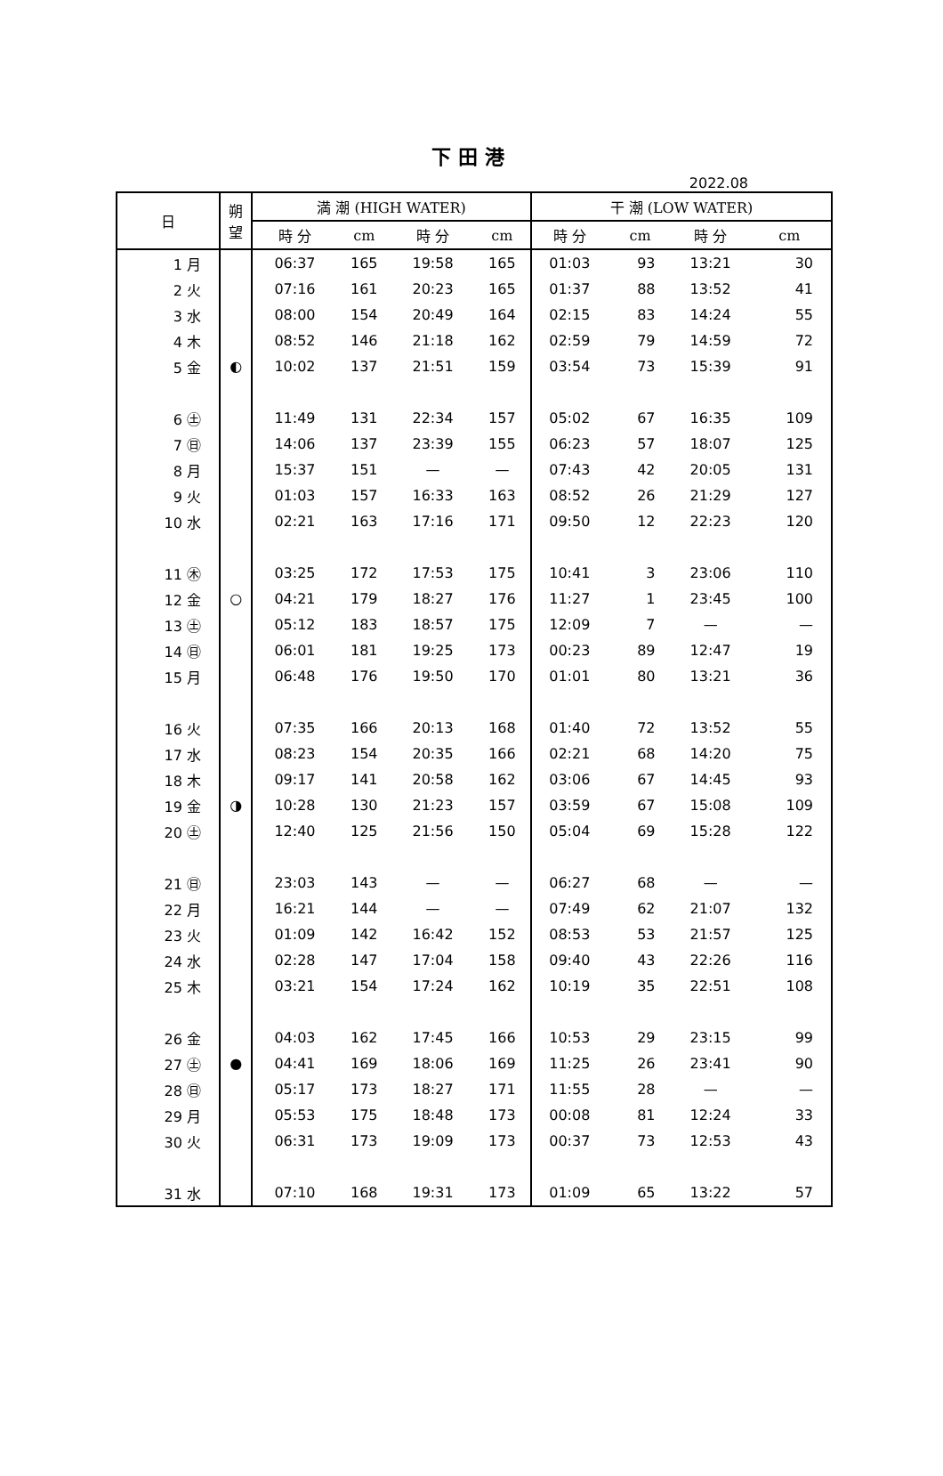下田港
2022.08
| 日 | 朔 望 | 満 潮 (HIGH WATER) | | | | 干 潮 (LOW WATER) | | | |
| --- | --- | --- | --- | --- | --- | --- | --- | --- | --- |
| | | 時 分 | cm | 時 分 | cm | 時 分 | cm | 時 分 | cm |
| 1 月 | | 06:37 | 165 | 19:58 | 165 | 01:03 | 93 | 13:21 | 30 |
| 2 火 | | 07:16 | 161 | 20:23 | 165 | 01:37 | 88 | 13:52 | 41 |
| 3 水 | | 08:00 | 154 | 20:49 | 164 | 02:15 | 83 | 14:24 | 55 |
| 4 木 | | 08:52 | 146 | 21:18 | 162 | 02:59 | 79 | 14:59 | 72 |
| 5 金 | ◐ | 10:02 | 137 | 21:51 | 159 | 03:54 | 73 | 15:39 | 91 |
| 6 ㊏ | | 11:49 | 131 | 22:34 | 157 | 05:02 | 67 | 16:35 | 109 |
| 7 ㊐ | | 14:06 | 137 | 23:39 | 155 | 06:23 | 57 | 18:07 | 125 |
| 8 月 | | 15:37 | 151 | — | — | 07:43 | 42 | 20:05 | 131 |
| 9 火 | | 01:03 | 157 | 16:33 | 163 | 08:52 | 26 | 21:29 | 127 |
| 10 水 | | 02:21 | 163 | 17:16 | 171 | 09:50 | 12 | 22:23 | 120 |
| 11 ㊍ | | 03:25 | 172 | 17:53 | 175 | 10:41 | 3 | 23:06 | 110 |
| 12 金 | ○ | 04:21 | 179 | 18:27 | 176 | 11:27 | 1 | 23:45 | 100 |
| 13 ㊏ | | 05:12 | 183 | 18:57 | 175 | 12:09 | 7 | — | — |
| 14 ㊐ | | 06:01 | 181 | 19:25 | 173 | 00:23 | 89 | 12:47 | 19 |
| 15 月 | | 06:48 | 176 | 19:50 | 170 | 01:01 | 80 | 13:21 | 36 |
| 16 火 | | 07:35 | 166 | 20:13 | 168 | 01:40 | 72 | 13:52 | 55 |
| 17 水 | | 08:23 | 154 | 20:35 | 166 | 02:21 | 68 | 14:20 | 75 |
| 18 木 | | 09:17 | 141 | 20:58 | 162 | 03:06 | 67 | 14:45 | 93 |
| 19 金 | ◑ | 10:28 | 130 | 21:23 | 157 | 03:59 | 67 | 15:08 | 109 |
| 20 ㊏ | | 12:40 | 125 | 21:56 | 150 | 05:04 | 69 | 15:28 | 122 |
| 21 ㊐ | | 23:03 | 143 | — | — | 06:27 | 68 | — | — |
| 22 月 | | 16:21 | 144 | — | — | 07:49 | 62 | 21:07 | 132 |
| 23 火 | | 01:09 | 142 | 16:42 | 152 | 08:53 | 53 | 21:57 | 125 |
| 24 水 | | 02:28 | 147 | 17:04 | 158 | 09:40 | 43 | 22:26 | 116 |
| 25 木 | | 03:21 | 154 | 17:24 | 162 | 10:19 | 35 | 22:51 | 108 |
| 26 金 | | 04:03 | 162 | 17:45 | 166 | 10:53 | 29 | 23:15 | 99 |
| 27 ㊏ | ● | 04:41 | 169 | 18:06 | 169 | 11:25 | 26 | 23:41 | 90 |
| 28 ㊐ | | 05:17 | 173 | 18:27 | 171 | 11:55 | 28 | — | — |
| 29 月 | | 05:53 | 175 | 18:48 | 173 | 00:08 | 81 | 12:24 | 33 |
| 30 火 | | 06:31 | 173 | 19:09 | 173 | 00:37 | 73 | 12:53 | 43 |
| 31 水 | | 07:10 | 168 | 19:31 | 173 | 01:09 | 65 | 13:22 | 57 |